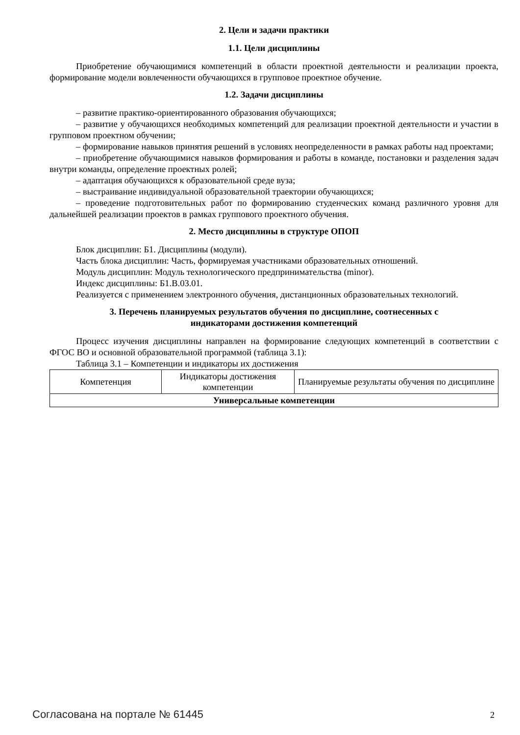2. Цели и задачи практики
1.1. Цели дисциплины
Приобретение обучающимися компетенций в области проектной деятельности и реализации проекта, формирование модели вовлеченности обучающихся в групповое проектное обучение.
1.2. Задачи дисциплины
– развитие практико-ориентированного образования обучающихся;
– развитие у обучающихся необходимых компетенций для реализации проектной деятельности и участии в групповом проектном обучении;
– формирование навыков принятия решений в условиях неопределенности в рамках работы над проектами;
– приобретение обучающимися навыков формирования и работы в команде, постановки и разделения задач внутри команды, определение проектных ролей;
– адаптация обучающихся к образовательной среде вуза;
– выстраивание индивидуальной образовательной траектории обучающихся;
– проведение подготовительных работ по формированию студенческих команд различного уровня для дальнейшей реализации проектов в рамках группового проектного обучения.
2. Место дисциплины в структуре ОПОП
Блок дисциплин: Б1. Дисциплины (модули).
Часть блока дисциплин: Часть, формируемая участниками образовательных отношений.
Модуль дисциплин: Модуль технологического предпринимательства (minor).
Индекс дисциплины: Б1.В.03.01.
Реализуется с применением электронного обучения, дистанционных образовательных технологий.
3. Перечень планируемых результатов обучения по дисциплине, соотнесенных с
индикаторами достижения компетенций
Процесс изучения дисциплины направлен на формирование следующих компетенций в соответствии с ФГОС ВО и основной образовательной программой (таблица 3.1):
Таблица 3.1 – Компетенции и индикаторы их достижения
| Компетенция | Индикаторы достижения компетенции | Планируемые результаты обучения по дисциплине |
| Универсальные компетенции | | |
Согласована на портале № 61445 2